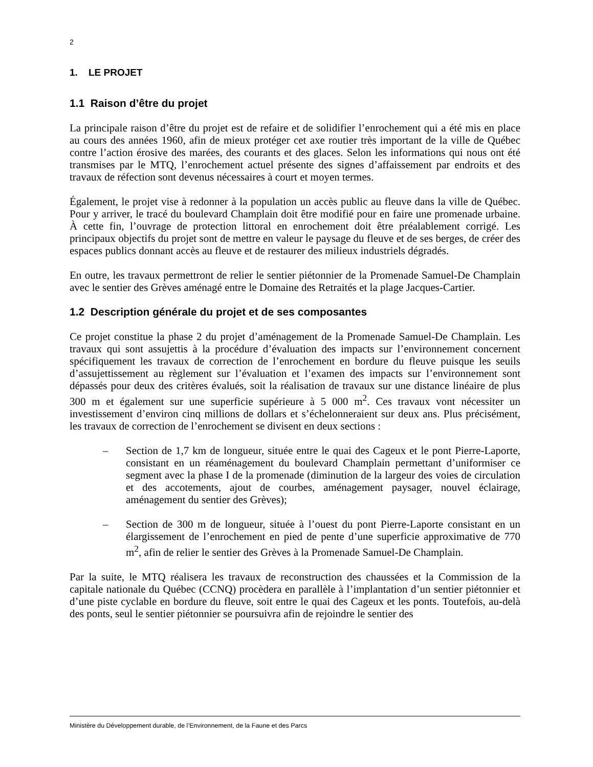2
1. LE PROJET
1.1 Raison d’être du projet
La principale raison d’être du projet est de refaire et de solidifier l’enrochement qui a été mis en place au cours des années 1960, afin de mieux protéger cet axe routier très important de la ville de Québec contre l’action érosive des marées, des courants et des glaces. Selon les informations qui nous ont été transmises par le MTQ, l’enrochement actuel présente des signes d’affaissement par endroits et des travaux de réfection sont devenus nécessaires à court et moyen termes.
Également, le projet vise à redonner à la population un accès public au fleuve dans la ville de Québec. Pour y arriver, le tracé du boulevard Champlain doit être modifié pour en faire une promenade urbaine. À cette fin, l’ouvrage de protection littoral en enrochement doit être préalablement corrigé. Les principaux objectifs du projet sont de mettre en valeur le paysage du fleuve et de ses berges, de créer des espaces publics donnant accès au fleuve et de restaurer des milieux industriels dégradés.
En outre, les travaux permettront de relier le sentier piétonnier de la Promenade Samuel-De Champlain avec le sentier des Grèves aménagé entre le Domaine des Retraités et la plage Jacques-Cartier.
1.2 Description générale du projet et de ses composantes
Ce projet constitue la phase 2 du projet d’aménagement de la Promenade Samuel-De Champlain. Les travaux qui sont assujettis à la procédure d’évaluation des impacts sur l’environnement concernent spécifiquement les travaux de correction de l’enrochement en bordure du fleuve puisque les seuils d’assujettissement au règlement sur l’évaluation et l’examen des impacts sur l’environnement sont dépassés pour deux des critères évalués, soit la réalisation de travaux sur une distance linéaire de plus 300 m et également sur une superficie supérieure à 5 000 m<sup>2</sup>. Ces travaux vont nécessiter un investissement d’environ cinq millions de dollars et s’échelonneraient sur deux ans. Plus précisément, les travaux de correction de l’enrochement se divisent en deux sections :
– Section de 1,7 km de longueur, située entre le quai des Cageux et le pont Pierre-Laporte, consistant en un réaménagement du boulevard Champlain permettant d’uniformiser ce segment avec la phase I de la promenade (diminution de la largeur des voies de circulation et des accotements, ajout de courbes, aménagement paysager, nouvel éclairage, aménagement du sentier des Grèves);
– Section de 300 m de longueur, située à l’ouest du pont Pierre-Laporte consistant en un élargissement de l’enrochement en pied de pente d’une superficie approximative de 770 m<sup>2</sup>, afin de relier le sentier des Grèves à la Promenade Samuel-De Champlain.
Par la suite, le MTQ réalisera les travaux de reconstruction des chaussées et la Commission de la capitale nationale du Québec (CCNQ) procèdera en parallèle à l’implantation d’un sentier piétonnier et d’une piste cyclable en bordure du fleuve, soit entre le quai des Cageux et les ponts. Toutefois, au-delà des ponts, seul le sentier piétonnier se poursuivra afin de rejoindre le sentier des
Ministère du Développement durable, de l’Environnement, de la Faune et des Parcs